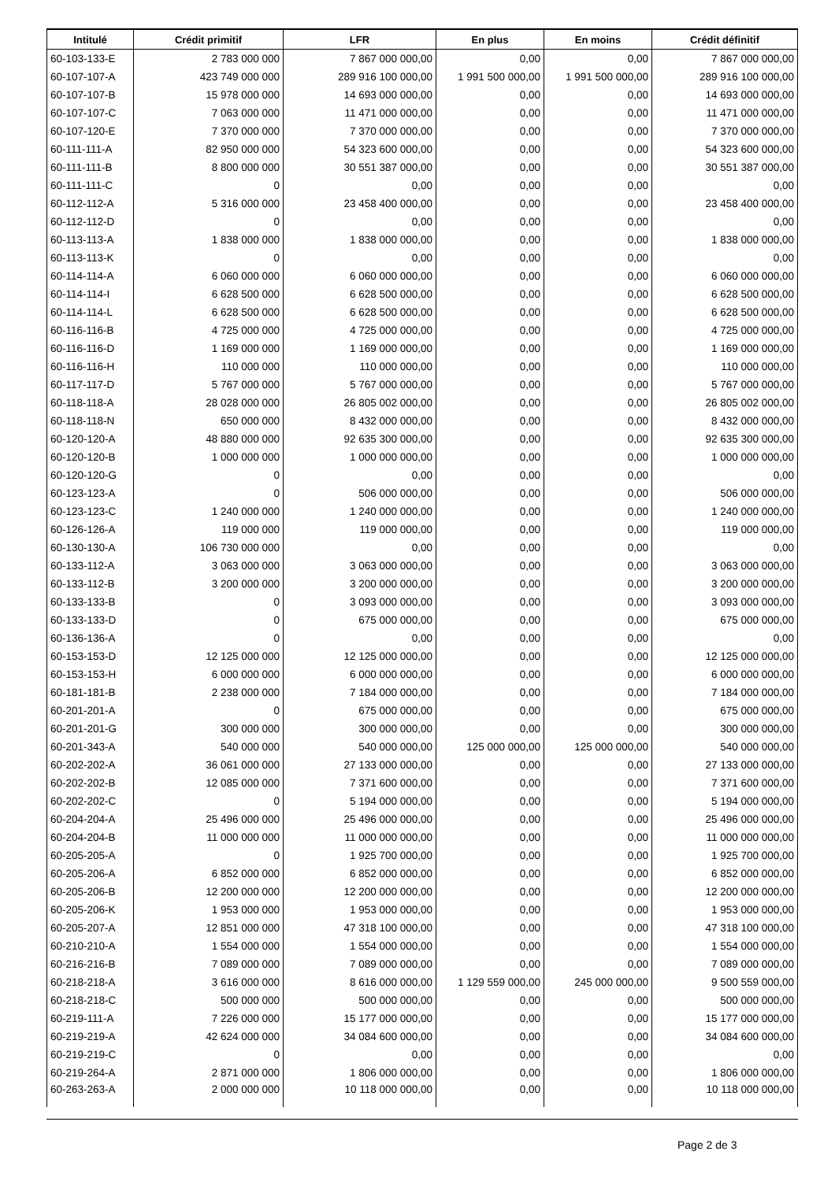| Intitulé | Crédit primitif | LFR | En plus | En moins | Crédit définitif |
| --- | --- | --- | --- | --- | --- |
| 60-103-133-E | 2 783 000 000 | 7 867 000 000,00 | 0,00 | 0,00 | 7 867 000 000,00 |
| 60-107-107-A | 423 749 000 000 | 289 916 100 000,00 | 1 991 500 000,00 | 1 991 500 000,00 | 289 916 100 000,00 |
| 60-107-107-B | 15 978 000 000 | 14 693 000 000,00 | 0,00 | 0,00 | 14 693 000 000,00 |
| 60-107-107-C | 7 063 000 000 | 11 471 000 000,00 | 0,00 | 0,00 | 11 471 000 000,00 |
| 60-107-120-E | 7 370 000 000 | 7 370 000 000,00 | 0,00 | 0,00 | 7 370 000 000,00 |
| 60-111-111-A | 82 950 000 000 | 54 323 600 000,00 | 0,00 | 0,00 | 54 323 600 000,00 |
| 60-111-111-B | 8 800 000 000 | 30 551 387 000,00 | 0,00 | 0,00 | 30 551 387 000,00 |
| 60-111-111-C | 0 | 0,00 | 0,00 | 0,00 | 0,00 |
| 60-112-112-A | 5 316 000 000 | 23 458 400 000,00 | 0,00 | 0,00 | 23 458 400 000,00 |
| 60-112-112-D | 0 | 0,00 | 0,00 | 0,00 | 0,00 |
| 60-113-113-A | 1 838 000 000 | 1 838 000 000,00 | 0,00 | 0,00 | 1 838 000 000,00 |
| 60-113-113-K | 0 | 0,00 | 0,00 | 0,00 | 0,00 |
| 60-114-114-A | 6 060 000 000 | 6 060 000 000,00 | 0,00 | 0,00 | 6 060 000 000,00 |
| 60-114-114-I | 6 628 500 000 | 6 628 500 000,00 | 0,00 | 0,00 | 6 628 500 000,00 |
| 60-114-114-L | 6 628 500 000 | 6 628 500 000,00 | 0,00 | 0,00 | 6 628 500 000,00 |
| 60-116-116-B | 4 725 000 000 | 4 725 000 000,00 | 0,00 | 0,00 | 4 725 000 000,00 |
| 60-116-116-D | 1 169 000 000 | 1 169 000 000,00 | 0,00 | 0,00 | 1 169 000 000,00 |
| 60-116-116-H | 110 000 000 | 110 000 000,00 | 0,00 | 0,00 | 110 000 000,00 |
| 60-117-117-D | 5 767 000 000 | 5 767 000 000,00 | 0,00 | 0,00 | 5 767 000 000,00 |
| 60-118-118-A | 28 028 000 000 | 26 805 002 000,00 | 0,00 | 0,00 | 26 805 002 000,00 |
| 60-118-118-N | 650 000 000 | 8 432 000 000,00 | 0,00 | 0,00 | 8 432 000 000,00 |
| 60-120-120-A | 48 880 000 000 | 92 635 300 000,00 | 0,00 | 0,00 | 92 635 300 000,00 |
| 60-120-120-B | 1 000 000 000 | 1 000 000 000,00 | 0,00 | 0,00 | 1 000 000 000,00 |
| 60-120-120-G | 0 | 0,00 | 0,00 | 0,00 | 0,00 |
| 60-123-123-A | 0 | 506 000 000,00 | 0,00 | 0,00 | 506 000 000,00 |
| 60-123-123-C | 1 240 000 000 | 1 240 000 000,00 | 0,00 | 0,00 | 1 240 000 000,00 |
| 60-126-126-A | 119 000 000 | 119 000 000,00 | 0,00 | 0,00 | 119 000 000,00 |
| 60-130-130-A | 106 730 000 000 | 0,00 | 0,00 | 0,00 | 0,00 |
| 60-133-112-A | 3 063 000 000 | 3 063 000 000,00 | 0,00 | 0,00 | 3 063 000 000,00 |
| 60-133-112-B | 3 200 000 000 | 3 200 000 000,00 | 0,00 | 0,00 | 3 200 000 000,00 |
| 60-133-133-B | 0 | 3 093 000 000,00 | 0,00 | 0,00 | 3 093 000 000,00 |
| 60-133-133-D | 0 | 675 000 000,00 | 0,00 | 0,00 | 675 000 000,00 |
| 60-136-136-A | 0 | 0,00 | 0,00 | 0,00 | 0,00 |
| 60-153-153-D | 12 125 000 000 | 12 125 000 000,00 | 0,00 | 0,00 | 12 125 000 000,00 |
| 60-153-153-H | 6 000 000 000 | 6 000 000 000,00 | 0,00 | 0,00 | 6 000 000 000,00 |
| 60-181-181-B | 2 238 000 000 | 7 184 000 000,00 | 0,00 | 0,00 | 7 184 000 000,00 |
| 60-201-201-A | 0 | 675 000 000,00 | 0,00 | 0,00 | 675 000 000,00 |
| 60-201-201-G | 300 000 000 | 300 000 000,00 | 0,00 | 0,00 | 300 000 000,00 |
| 60-201-343-A | 540 000 000 | 540 000 000,00 | 125 000 000,00 | 125 000 000,00 | 540 000 000,00 |
| 60-202-202-A | 36 061 000 000 | 27 133 000 000,00 | 0,00 | 0,00 | 27 133 000 000,00 |
| 60-202-202-B | 12 085 000 000 | 7 371 600 000,00 | 0,00 | 0,00 | 7 371 600 000,00 |
| 60-202-202-C | 0 | 5 194 000 000,00 | 0,00 | 0,00 | 5 194 000 000,00 |
| 60-204-204-A | 25 496 000 000 | 25 496 000 000,00 | 0,00 | 0,00 | 25 496 000 000,00 |
| 60-204-204-B | 11 000 000 000 | 11 000 000 000,00 | 0,00 | 0,00 | 11 000 000 000,00 |
| 60-205-205-A | 0 | 1 925 700 000,00 | 0,00 | 0,00 | 1 925 700 000,00 |
| 60-205-206-A | 6 852 000 000 | 6 852 000 000,00 | 0,00 | 0,00 | 6 852 000 000,00 |
| 60-205-206-B | 12 200 000 000 | 12 200 000 000,00 | 0,00 | 0,00 | 12 200 000 000,00 |
| 60-205-206-K | 1 953 000 000 | 1 953 000 000,00 | 0,00 | 0,00 | 1 953 000 000,00 |
| 60-205-207-A | 12 851 000 000 | 47 318 100 000,00 | 0,00 | 0,00 | 47 318 100 000,00 |
| 60-210-210-A | 1 554 000 000 | 1 554 000 000,00 | 0,00 | 0,00 | 1 554 000 000,00 |
| 60-216-216-B | 7 089 000 000 | 7 089 000 000,00 | 0,00 | 0,00 | 7 089 000 000,00 |
| 60-218-218-A | 3 616 000 000 | 8 616 000 000,00 | 1 129 559 000,00 | 245 000 000,00 | 9 500 559 000,00 |
| 60-218-218-C | 500 000 000 | 500 000 000,00 | 0,00 | 0,00 | 500 000 000,00 |
| 60-219-111-A | 7 226 000 000 | 15 177 000 000,00 | 0,00 | 0,00 | 15 177 000 000,00 |
| 60-219-219-A | 42 624 000 000 | 34 084 600 000,00 | 0,00 | 0,00 | 34 084 600 000,00 |
| 60-219-219-C | 0 | 0,00 | 0,00 | 0,00 | 0,00 |
| 60-219-264-A | 2 871 000 000 | 1 806 000 000,00 | 0,00 | 0,00 | 1 806 000 000,00 |
| 60-263-263-A | 2 000 000 000 | 10 118 000 000,00 | 0,00 | 0,00 | 10 118 000 000,00 |
Page 2 de 3